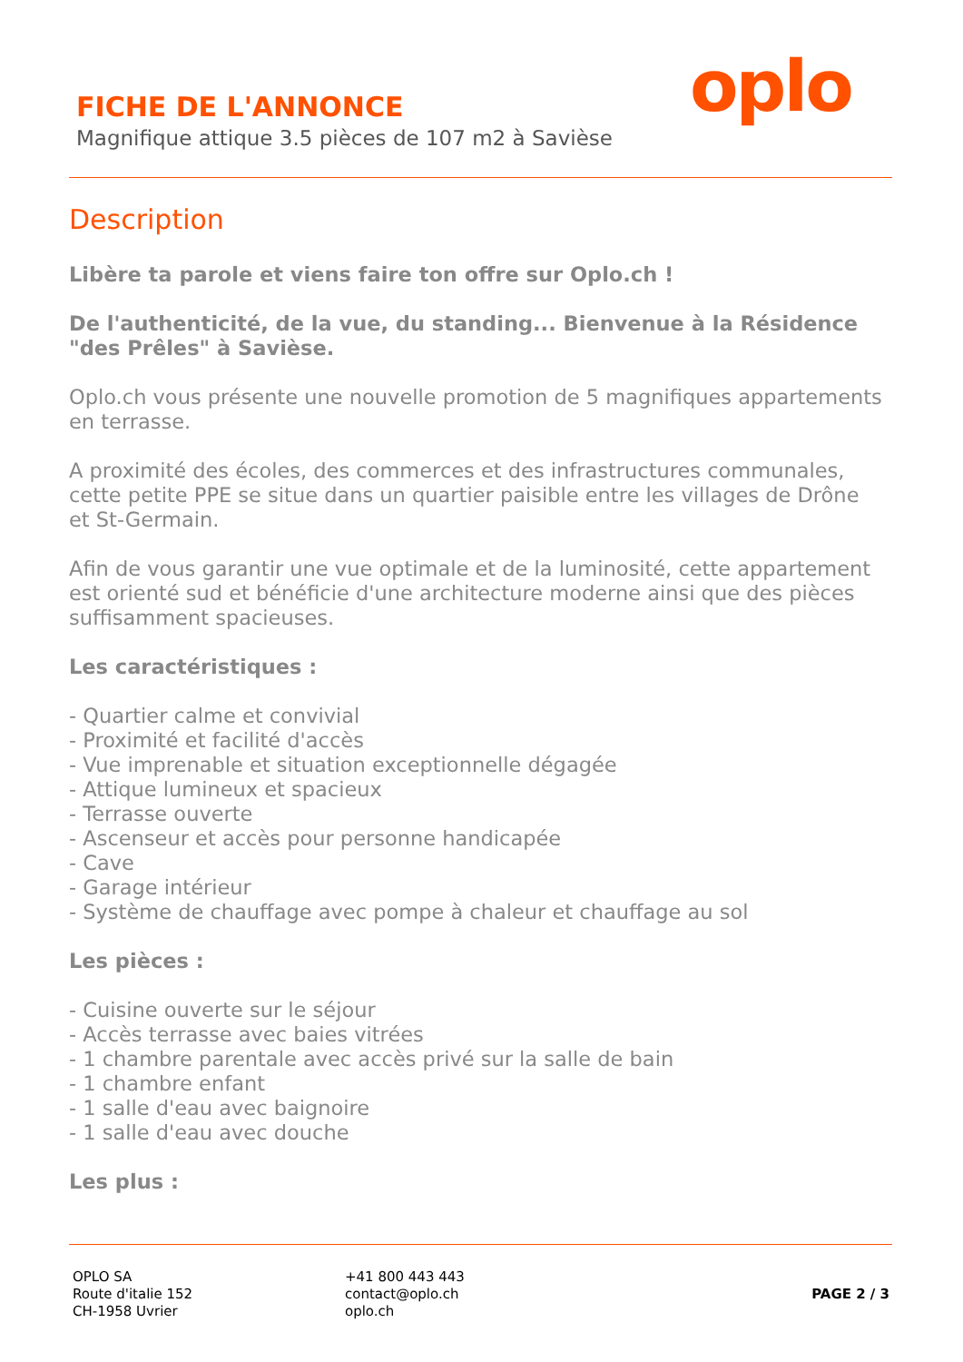FICHE DE L'ANNONCE
Magnifique attique 3.5 pièces de 107 m2 à Savièse
oplo
Description
Libère ta parole et viens faire ton offre sur Oplo.ch !
De l'authenticité, de la vue, du standing... Bienvenue à la Résidence "des Prêles" à Savièse.
Oplo.ch vous présente une nouvelle promotion de 5 magnifiques appartements en terrasse.
A proximité des écoles, des commerces et des infrastructures communales, cette petite PPE se situe dans un quartier paisible entre les villages de Drône et St-Germain.
Afin de vous garantir une vue optimale et de la luminosité, cette appartement est orienté sud et bénéficie d'une architecture moderne ainsi que des pièces suffisamment spacieuses.
Les caractéristiques :
- Quartier calme et convivial
- Proximité et facilité d'accès
- Vue imprenable et situation exceptionnelle dégagée
- Attique lumineux et spacieux
- Terrasse ouverte
- Ascenseur et accès pour personne handicapée
- Cave
- Garage intérieur
- Système de chauffage avec pompe à chaleur et chauffage au sol
Les pièces :
- Cuisine ouverte sur le séjour
- Accès terrasse avec baies vitrées
- 1 chambre parentale avec accès privé sur la salle de bain
- 1 chambre enfant
- 1 salle d'eau avec baignoire
- 1 salle d'eau avec douche
Les plus :
OPLO SA
Route d'italie 152
CH-1958 Uvrier
+41 800 443 443
contact@oplo.ch
oplo.ch
PAGE 2 / 3